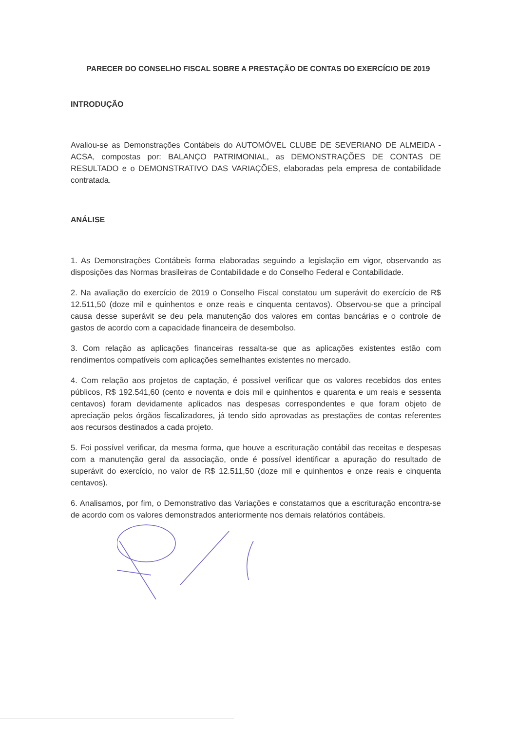PARECER DO CONSELHO FISCAL SOBRE A PRESTAÇÃO DE CONTAS DO EXERCÍCIO DE 2019
INTRODUÇÃO
Avaliou-se as Demonstrações Contábeis do AUTOMÓVEL CLUBE DE SEVERIANO DE ALMEIDA - ACSA, compostas por: BALANÇO PATRIMONIAL, as DEMONSTRAÇÕES DE CONTAS DE RESULTADO e o DEMONSTRATIVO DAS VARIAÇÕES, elaboradas pela empresa de contabilidade contratada.
ANÁLISE
1. As Demonstrações Contábeis forma elaboradas seguindo a legislação em vigor, observando as disposições das Normas brasileiras de Contabilidade e do Conselho Federal e Contabilidade.
2. Na avaliação do exercício de 2019 o Conselho Fiscal constatou um superávit do exercício de R$ 12.511,50 (doze mil e quinhentos e onze reais e cinquenta centavos). Observou-se que a principal causa desse superávit se deu pela manutenção dos valores em contas bancárias e o controle de gastos de acordo com a capacidade financeira de desembolso.
3. Com relação as aplicações financeiras ressalta-se que as aplicações existentes estão com rendimentos compatíveis com aplicações semelhantes existentes no mercado.
4. Com relação aos projetos de captação, é possível verificar que os valores recebidos dos entes públicos, R$ 192.541,60 (cento e noventa e dois mil e quinhentos e quarenta e um reais e sessenta centavos) foram devidamente aplicados nas despesas correspondentes e que foram objeto de apreciação pelos órgãos fiscalizadores, já tendo sido aprovadas as prestações de contas referentes aos recursos destinados a cada projeto.
5. Foi possível verificar, da mesma forma, que houve a escrituração contábil das receitas e despesas com a manutenção geral da associação, onde é possível identificar a apuração do resultado de superávit do exercício, no valor de R$ 12.511,50 (doze mil e quinhentos e onze reais e cinquenta centavos).
6. Analisamos, por fim, o Demonstrativo das Variações e constatamos que a escrituração encontra-se de acordo com os valores demonstrados anteriormente nos demais relatórios contábeis.